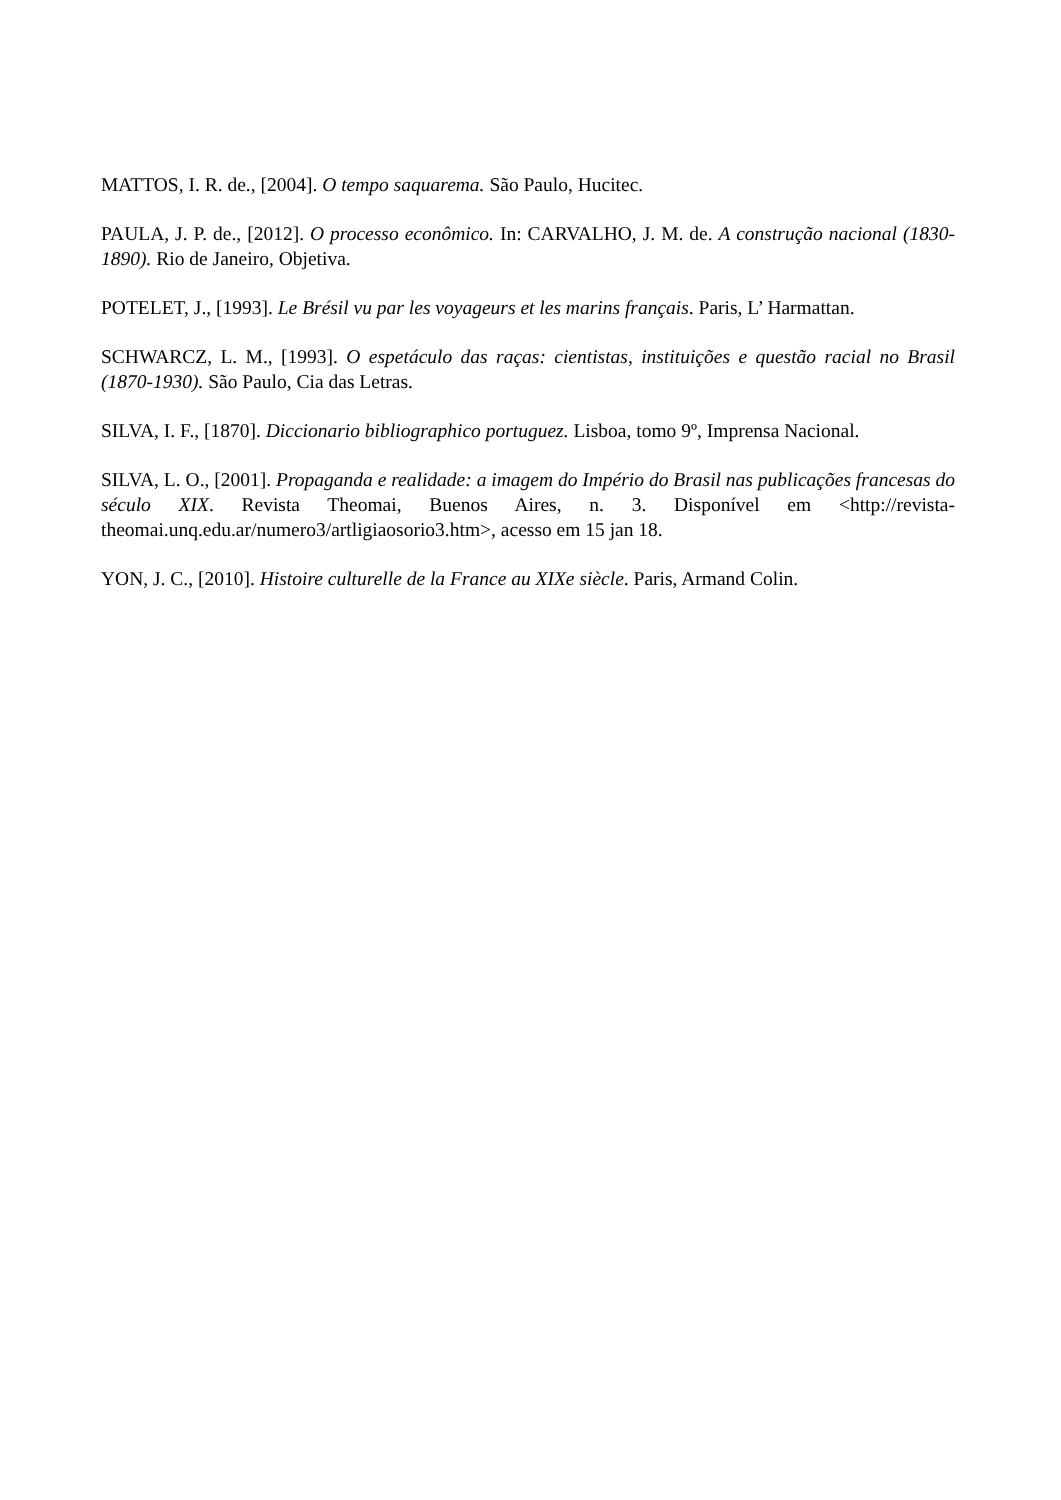MATTOS, I. R. de., [2004]. O tempo saquarema. São Paulo, Hucitec.
PAULA, J. P. de., [2012]. O processo econômico. In: CARVALHO, J. M. de. A construção nacional (1830-1890). Rio de Janeiro, Objetiva.
POTELET, J., [1993]. Le Brésil vu par les voyageurs et les marins français. Paris, L’ Harmattan.
SCHWARCZ, L. M., [1993]. O espetáculo das raças: cientistas, instituições e questão racial no Brasil (1870-1930). São Paulo, Cia das Letras.
SILVA, I. F., [1870]. Diccionario bibliographico portuguez. Lisboa, tomo 9º, Imprensa Nacional.
SILVA, L. O., [2001]. Propaganda e realidade: a imagem do Império do Brasil nas publicações francesas do século XIX. Revista Theomai, Buenos Aires, n. 3. Disponível em <http://revista-theomai.unq.edu.ar/numero3/artligiaosorio3.htm>, acesso em 15 jan 18.
YON, J. C., [2010]. Histoire culturelle de la France au XIXe siècle. Paris, Armand Colin.